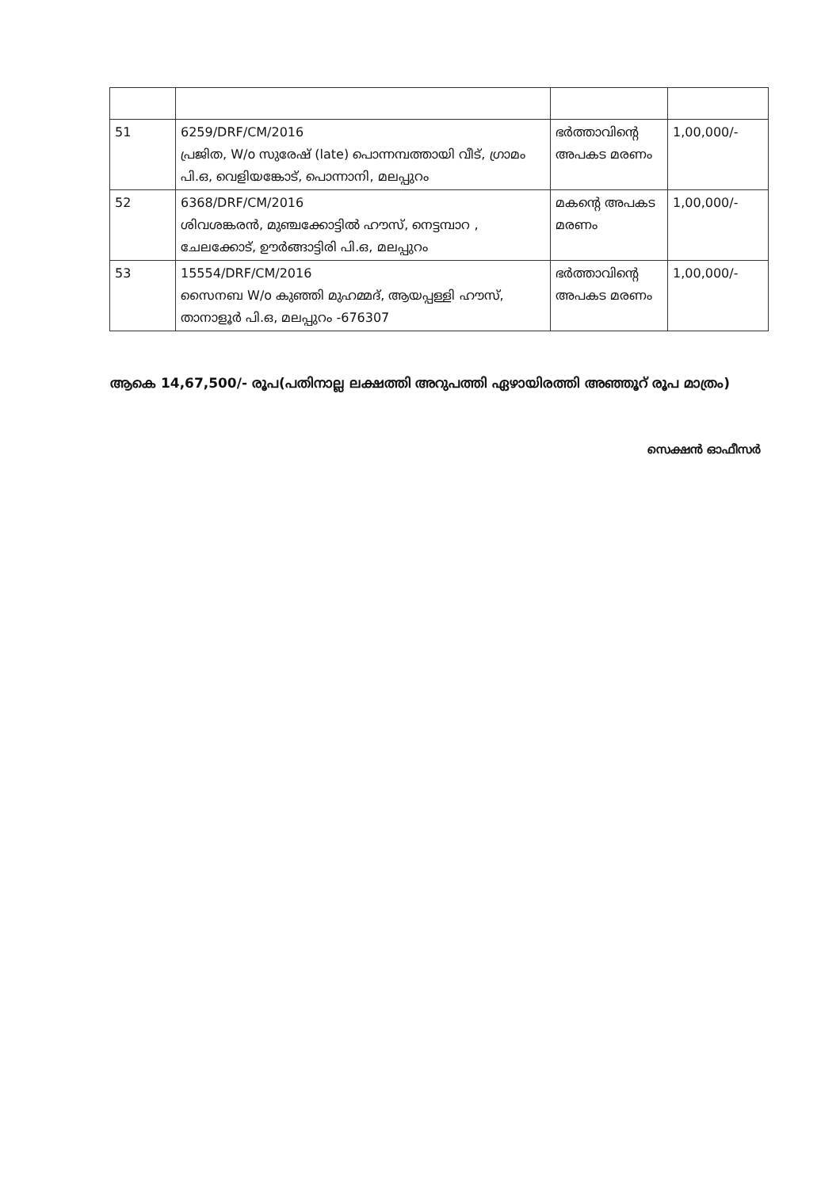| 51 | 6259/DRF/CM/2016 പ്രജിത, W/o സുരേഷ് (late) പൊന്നമ്പത്തായി വീട്, ഗ്രാമം പി.ഒ, വെളിയങ്കോട്, പൊന്നാനി, മലപ്പുറം | ഭർത്താവിന്റെ അപകട മരണം | 1,00,000/- |
| 52 | 6368/DRF/CM/2016 ശിവശങ്കരൻ, മുഞ്ചക്കോട്ടിൽ ഹൗസ്, നെട്ടമ്പാറ , ചേലക്കോട്, ഊർങ്ങാട്ടിരി പി.ഒ, മലപ്പുറം | മകന്റെ അപകട മരണം | 1,00,000/- |
| 53 | 15554/DRF/CM/2016 സൈനബ W/o കുഞ്ഞി മുഹമ്മദ്, ആയപ്പള്ളി ഹൗസ്, താനാളൂർ പി.ഒ, മലപ്പുറം -676307 | ഭർത്താവിന്റെ അപകട മരണം | 1,00,000/- |
ആകെ 14,67,500/- രൂപ(പതിനാല്ല ലക്ഷത്തി അറുപത്തി ഏഴായിരത്തി അഞ്ഞൂറ് രൂപ മാത്രം)
സെക്ഷൻ ഓഫീസർ